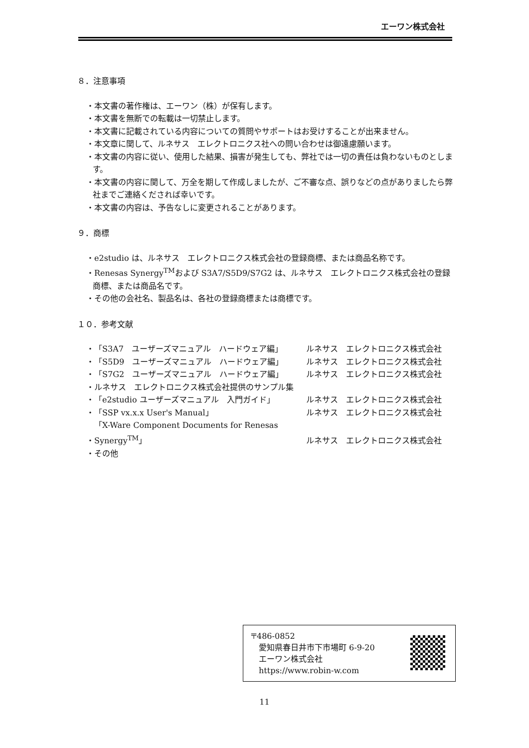エーワン株式会社
８．注意事項
・本文書の著作権は、エーワン（株）が保有します。
・本文書を無断での転載は一切禁止します。
・本文書に記載されている内容についての質問やサポートはお受けすることが出来ません。
・本文章に関して、ルネサス　エレクトロニクス社への問い合わせは御遠慮願います。
・本文書の内容に従い、使用した結果、損害が発生しても、弊社では一切の責任は負わないものとします。
・本文書の内容に関して、万全を期して作成しましたが、ご不審な点、誤りなどの点がありましたら弊社までご連絡くだされば幸いです。
・本文書の内容は、予告なしに変更されることがあります。
９．商標
・e2studio は、ルネサス　エレクトロニクス株式会社の登録商標、または商品名称です。
・Renesas Synergy<sup>TM</sup>および S3A7/S5D9/S7G2 は、ルネサス　エレクトロニクス株式会社の登録商標、または商品名です。
・その他の会社名、製品名は、各社の登録商標または商標です。
１０．参考文献
・ 「S3A7　ユーザーズマニュアル　ハードウェア編」 ルネサス　エレクトロニクス株式会社
・ 「S5D9　ユーザーズマニュアル　ハードウェア編」 ルネサス　エレクトロニクス株式会社
・ 「S7G2　ユーザーズマニュアル　ハードウェア編」 ルネサス　エレクトロニクス株式会社
・ルネサス　エレクトロニクス株式会社提供のサンプル集
・ 「e2studio ユーザーズマニュアル　入門ガイド」 ルネサス　エレクトロニクス株式会社
・ 「SSP vx.x.x User's Manual」 ルネサス　エレクトロニクス株式会社
・ 「X-Ware Component Documents for Renesas Synergy<sup>TM</sup>」 ルネサス　エレクトロニクス株式会社
・その他
〒486-0852
　愛知県春日井市下市場町 6-9-20
　エーワン株式会社
　https://www.robin-w.com
11